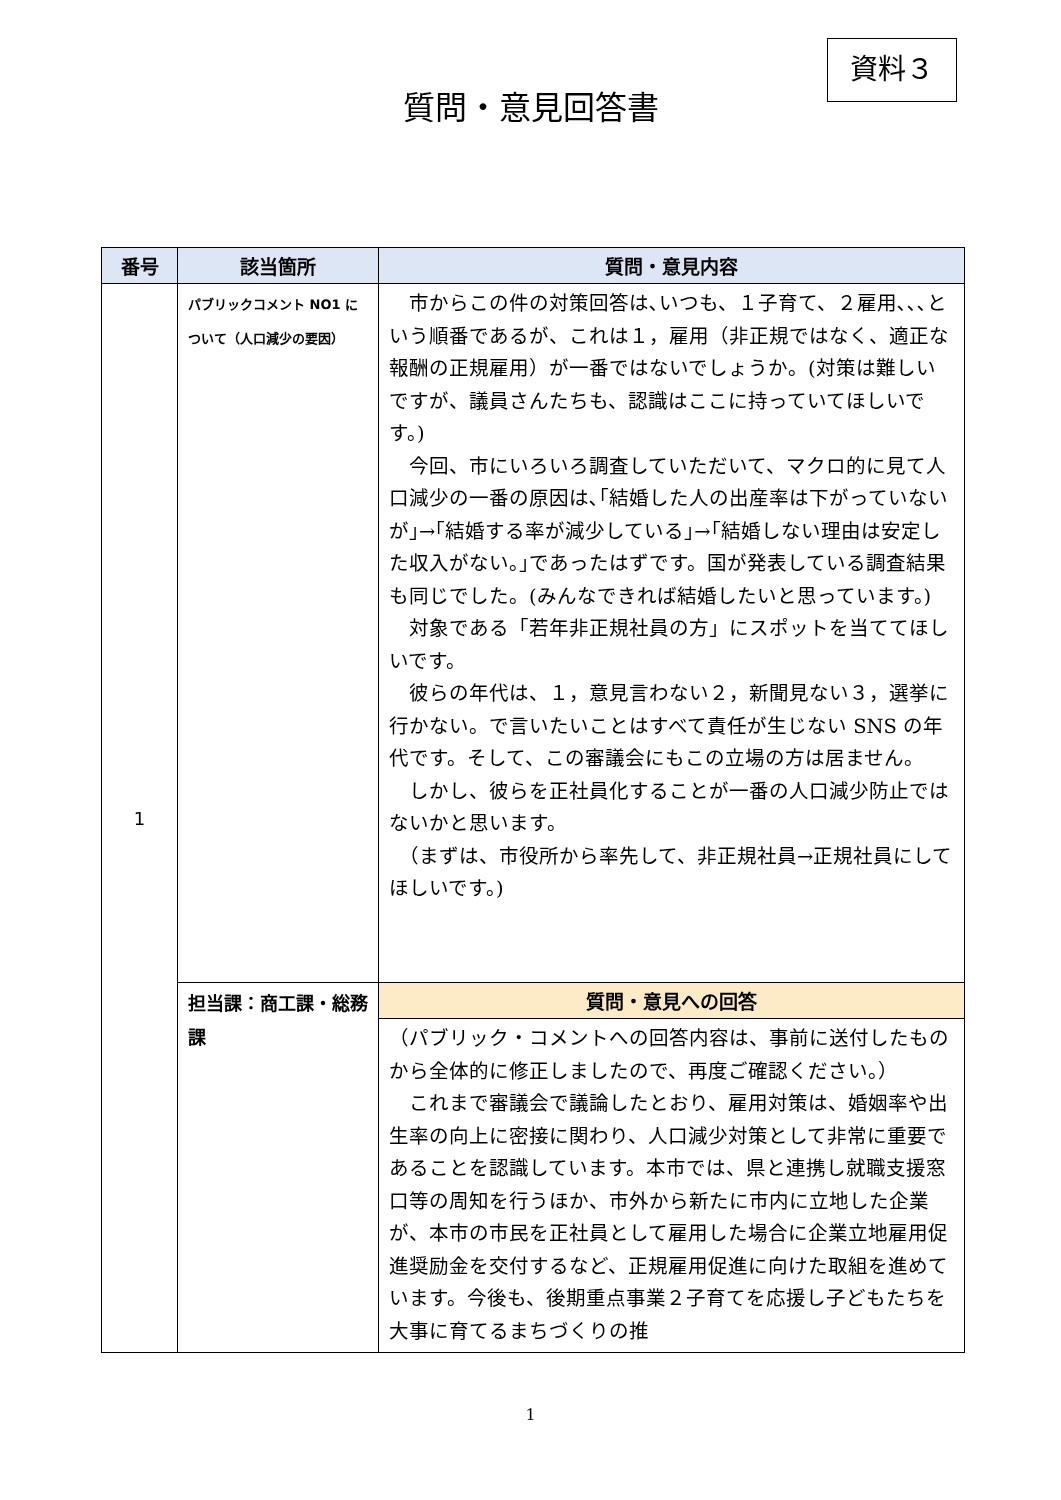資料３
質問・意見回答書
| 番号 | 該当箇所 | 質問・意見内容 |
| --- | --- | --- |
| 1 | パブリックコメント NO1 について（人口減少の要因） | 市からこの件の対策回答は､いつも、１子育て、２雇用､､､という順番であるが、これは１，雇用（非正規ではなく、適正な報酬の正規雇用）が一番ではないでしょうか。(対策は難しいですが、議員さんたちも、認識はここに持っていてほしいです。) 今回、市にいろいろ調査していただいて、マクロ的に見て人口減少の一番の原因は､｢結婚した人の出産率は下がっていないが｣→｢結婚する率が減少している｣→｢結婚しない理由は安定した収入がない。｣であったはずです。国が発表している調査結果も同じでした。(みんなできれば結婚したいと思っています。) 対象である「若年非正規社員の方」にスポットを当ててほしいです。 彼らの年代は、１，意見言わない２，新聞見ない３，選挙に行かない。で言いたいことはすべて責任が生じない SNS の年代です。そして、この審議会にもこの立場の方は居ません。 しかし、彼らを正社員化することが一番の人口減少防止ではないかと思います。 （まずは、市役所から率先して、非正規社員→正規社員にしてほしいです。) |
| | 担当課：商工課・総務課 | 質問・意見への回答 |
| | | （パブリック・コメントへの回答内容は、事前に送付したものから全体的に修正しましたので、再度ご確認ください。） これまで審議会で議論したとおり、雇用対策は、婚姻率や出生率の向上に密接に関わり、人口減少対策として非常に重要であることを認識しています。本市では、県と連携し就職支援窓口等の周知を行うほか、市外から新たに市内に立地した企業が、本市の市民を正社員として雇用した場合に企業立地雇用促進奨励金を交付するなど、正規雇用促進に向けた取組を進めています。今後も、後期重点事業２子育てを応援し子どもたちを大事に育てるまちづくりの推 |
1